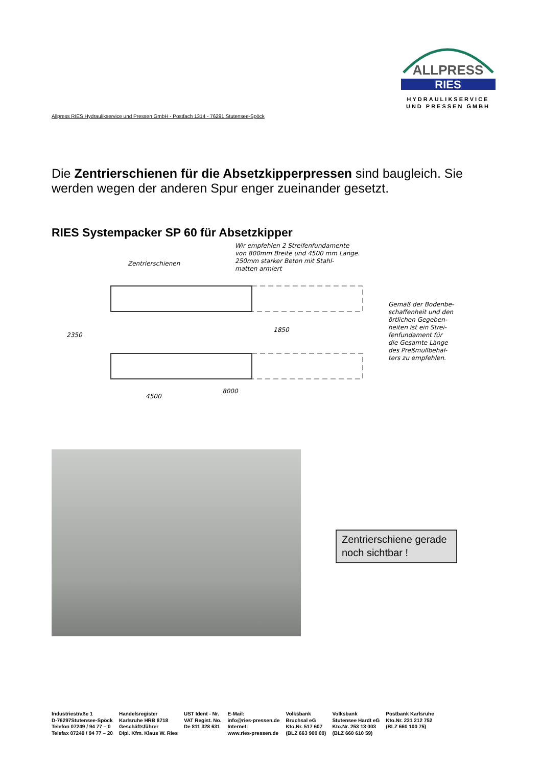ALLPRESS
RIES
HYDRAULIKSERVICE
UND PRESSEN GMBH
Allpress RIES Hydraulikservice und Pressen GmbH - Postfach 1314 - 76291 Stutensee-Spöck
Die Zentrierschienen für die Absetzkipperpressen sind baugleich. Sie werden wegen der anderen Spur enger zueinander gesetzt.
RIES Systempacker SP 60 für Absetzkipper
Wir empfehlen 2 Streifenfundamente
von 800mm Breite und 4500 mm Länge.
250mm starker Beton mit Stahl-
matten armiert
Zentrierschienen
4500
8000
2350
1850
Gemäß der Bodenbe-
schaffenheit und den
örtlichen Gegeben-
heiten ist ein Strei-
fenfundament für
die Gesamte Länge
des Preßmüllbehäl-
ters zu empfehlen.
Zentrierschiene gerade noch sichtbar !
Industriestraße 1
D-76297Stutensee-Spöck
Telefon 07249 / 94 77 – 0
Telefax 07249 / 94 77 – 20
Handelsregister
Karlsruhe HRB 8718
Geschäftsführer
Dipl. Kfm. Klaus W. Ries
UST Ident - Nr.
VAT Regist. No.
De 811 328 631
E-Mail:
info@ries-pressen.de
Internet:
www.ries-pressen.de
Volksbank
Bruchsal eG
Kto.Nr. 517 607
(BLZ 663 900 00)
Volksbank
Stutensee Hardt eG
Kto.Nr. 253 13 003
(BLZ 660 610 59)
Postbank Karlsruhe
Kto.Nr. 231 212 752
(BLZ 660 100 75)